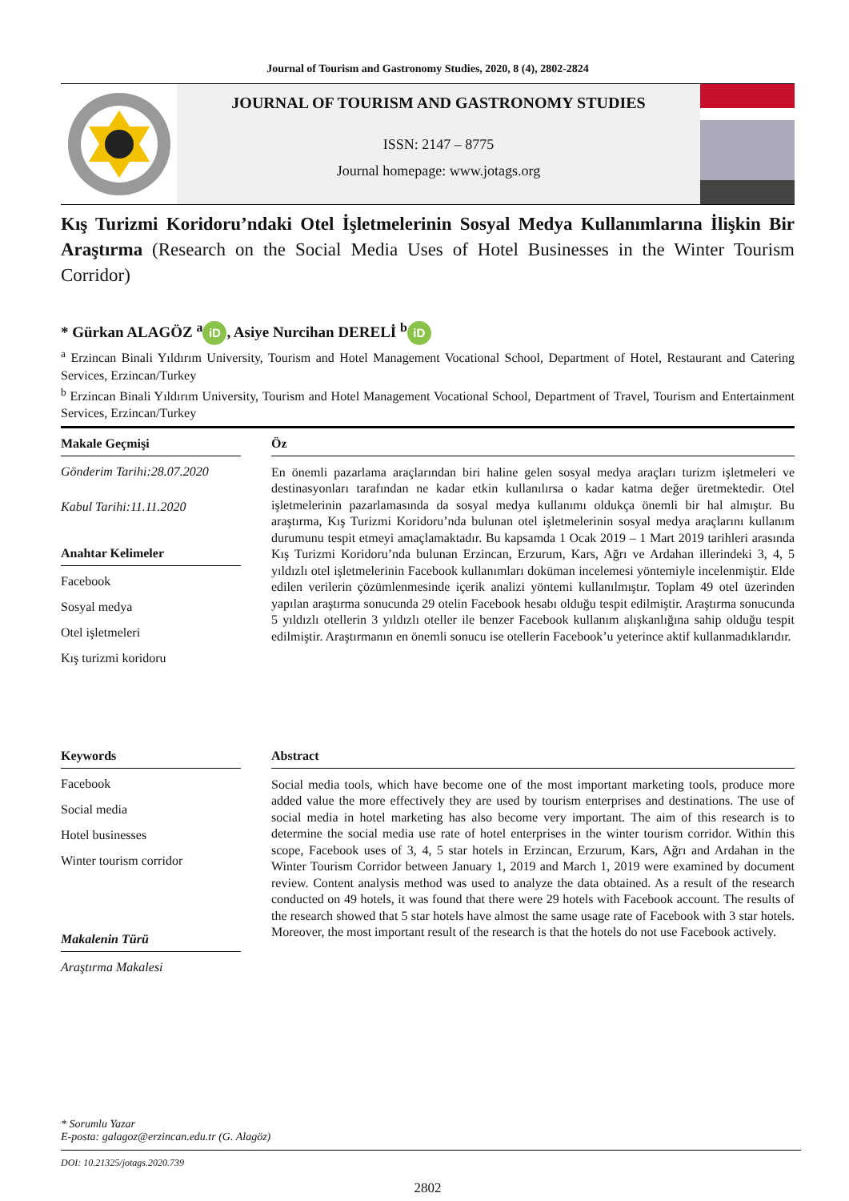Journal of Tourism and Gastronomy Studies, 2020, 8 (4), 2802-2824
JOURNAL OF TOURISM AND GASTRONOMY STUDIES
ISSN: 2147 – 8775
Journal homepage: www.jotags.org
Kış Turizmi Koridoru’ndaki Otel İşletmelerinin Sosyal Medya Kullanımlarına İlişkin Bir Araştırma (Research on the Social Media Uses of Hotel Businesses in the Winter Tourism Corridor)
* Gürkan ALAGÖZ <sup>a</sup> iD, Asiye Nurcihan DERELİ <sup>b</sup> iD
<sup>a</sup> Erzincan Binali Yıldırım University, Tourism and Hotel Management Vocational School, Department of Hotel, Restaurant and Catering Services, Erzincan/Turkey
<sup>b</sup> Erzincan Binali Yıldırım University, Tourism and Hotel Management Vocational School, Department of Travel, Tourism and Entertainment Services, Erzincan/Turkey
Makale Geçmişi
Gönderim Tarihi:28.07.2020
Kabul Tarihi:11.11.2020
Anahtar Kelimeler
Facebook
Sosyal medya
Otel işletmeleri
Kış turizmi koridoru
Öz
En önemli pazarlama araçlarından biri haline gelen sosyal medya araçları turizm işletmeleri ve destinasyonları tarafından ne kadar etkin kullanılırsa o kadar katma değer üretmektedir. Otel işletmelerinin pazarlamasında da sosyal medya kullanımı oldukça önemli bir hal almıştır. Bu araştırma, Kış Turizmi Koridoru’nda bulunan otel işletmelerinin sosyal medya araçlarını kullanım durumunu tespit etmeyi amaçlamaktadır. Bu kapsamda 1 Ocak 2019 – 1 Mart 2019 tarihleri arasında Kış Turizmi Koridoru’nda bulunan Erzincan, Erzurum, Kars, Ağrı ve Ardahan illerindeki 3, 4, 5 yıldızlı otel işletmelerinin Facebook kullanımları doküman incelemesi yöntemiyle incelenmiştir. Elde edilen verilerin çözümlenmesinde içerik analizi yöntemi kullanılmıştır. Toplam 49 otel üzerinden yapılan araştırma sonucunda 29 otelin Facebook hesabı olduğu tespit edilmiştir. Araştırma sonucunda 5 yıldızlı otellerin 3 yıldızlı oteller ile benzer Facebook kullanım alışkanlığına sahip olduğu tespit edilmiştir. Araştırmanın en önemli sonucu ise otellerin Facebook’u yeterince aktif kullanmadıklarıdır.
Keywords
Facebook
Social media
Hotel businesses
Winter tourism corridor
Makalenin Türü
Araştırma Makalesi
Abstract
Social media tools, which have become one of the most important marketing tools, produce more added value the more effectively they are used by tourism enterprises and destinations. The use of social media in hotel marketing has also become very important. The aim of this research is to determine the social media use rate of hotel enterprises in the winter tourism corridor. Within this scope, Facebook uses of 3, 4, 5 star hotels in Erzincan, Erzurum, Kars, Ağrı and Ardahan in the Winter Tourism Corridor between January 1, 2019 and March 1, 2019 were examined by document review. Content analysis method was used to analyze the data obtained. As a result of the research conducted on 49 hotels, it was found that there were 29 hotels with Facebook account. The results of the research showed that 5 star hotels have almost the same usage rate of Facebook with 3 star hotels. Moreover, the most important result of the research is that the hotels do not use Facebook actively.
* Sorumlu Yazar
E-posta: galagoz@erzincan.edu.tr (G. Alagöz)
DOI: 10.21325/jotags.2020.739
2802